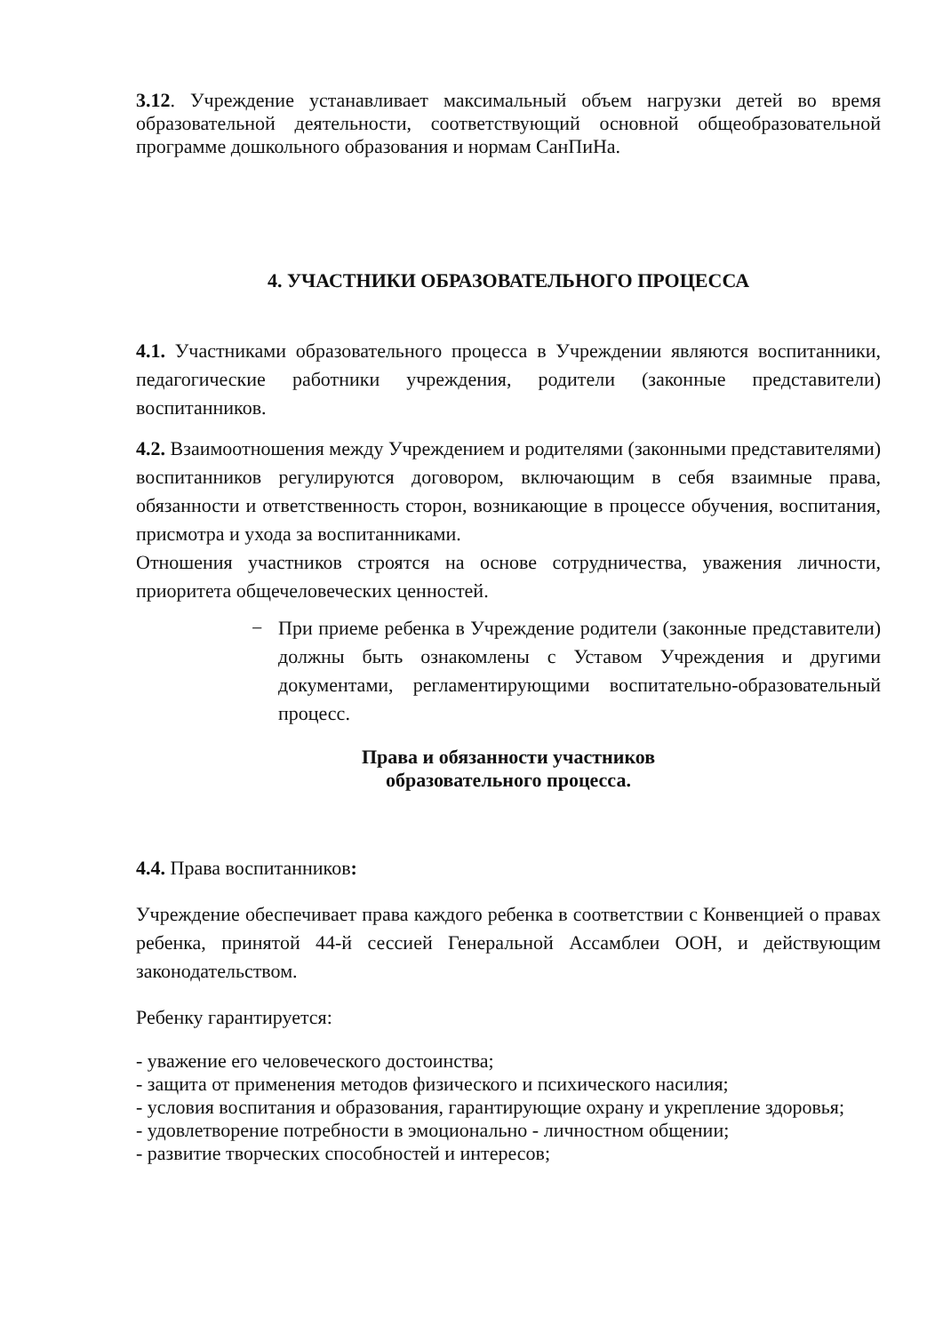3.12. Учреждение устанавливает максимальный объем нагрузки детей во время образовательной деятельности, соответствующий основной общеобразовательной программе дошкольного образования и нормам СанПиНа.
4. УЧАСТНИКИ ОБРАЗОВАТЕЛЬНОГО ПРОЦЕССА
4.1. Участниками образовательного процесса в Учреждении являются воспитанники, педагогические работники учреждения, родители (законные представители) воспитанников.
4.2. Взаимоотношения между Учреждением и родителями (законными представителями) воспитанников регулируются договором, включающим в себя взаимные права, обязанности и ответственность сторон, возникающие в процессе обучения, воспитания, присмотра и ухода за воспитанниками.
Отношения участников строятся на основе сотрудничества, уважения личности, приоритета общечеловеческих ценностей.
−
При приеме ребенка в Учреждение родители (законные представители) должны быть ознакомлены с Уставом Учреждения и другими документами, регламентирующими воспитательно-образовательный процесс.
Права и обязанности участников
образовательного процесса.
4.4. Права воспитанников:
Учреждение обеспечивает права каждого ребенка в соответствии с Конвенцией о правах ребенка, принятой 44-й сессией Генеральной Ассамблеи ООН, и действующим законодательством.
Ребенку гарантируется:
- уважение его человеческого достоинства;
- защита от применения методов физического и психического насилия;
- условия воспитания и образования, гарантирующие охрану и укрепление здоровья;
- удовлетворение потребности в эмоционально - личностном общении;
- развитие творческих способностей и интересов;